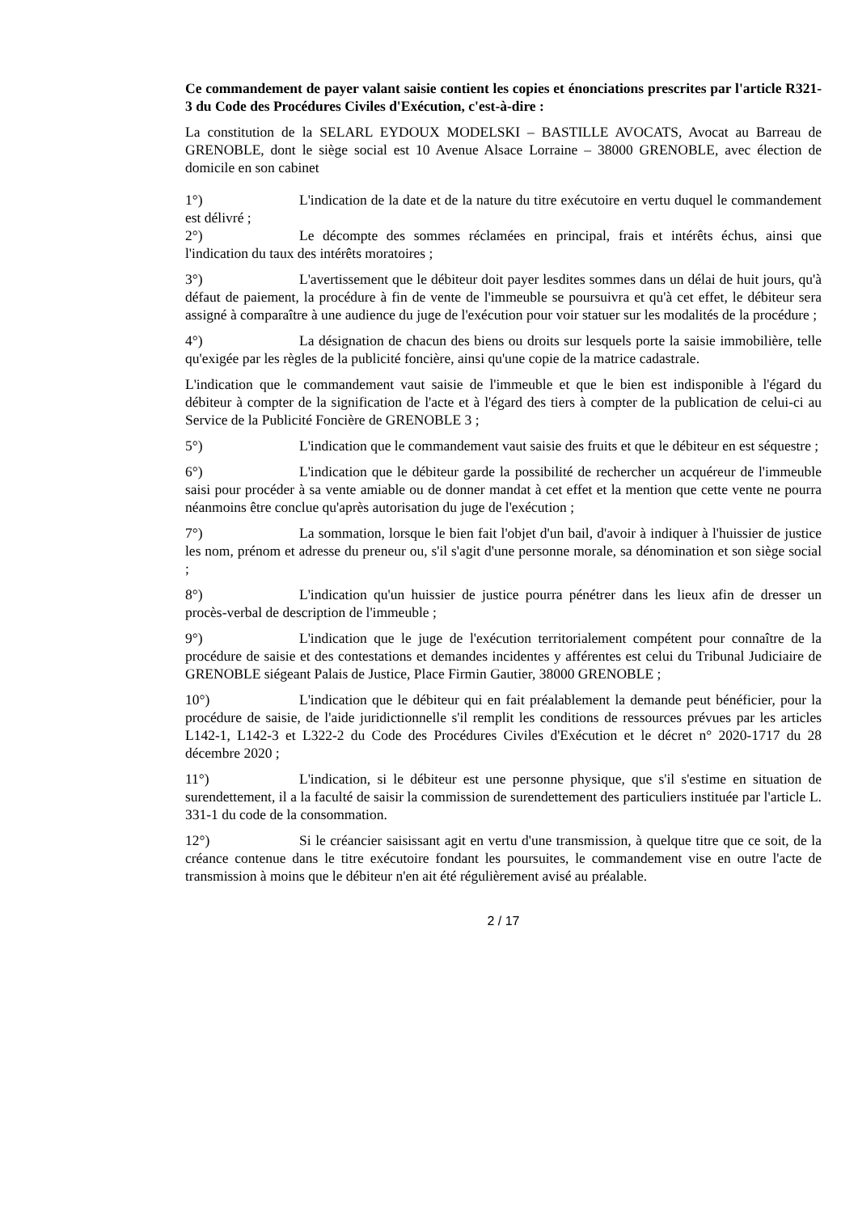Ce commandement de payer valant saisie contient les copies et énonciations prescrites par l'article R321-3 du Code des Procédures Civiles d'Exécution, c'est-à-dire :
La constitution de la SELARL EYDOUX MODELSKI – BASTILLE AVOCATS, Avocat au Barreau de GRENOBLE, dont le siège social est 10 Avenue Alsace Lorraine – 38000 GRENOBLE, avec élection de domicile en son cabinet
1°) L'indication de la date et de la nature du titre exécutoire en vertu duquel le commandement est délivré ;
2°) Le décompte des sommes réclamées en principal, frais et intérêts échus, ainsi que l'indication du taux des intérêts moratoires ;
3°) L'avertissement que le débiteur doit payer lesdites sommes dans un délai de huit jours, qu'à défaut de paiement, la procédure à fin de vente de l'immeuble se poursuivra et qu'à cet effet, le débiteur sera assigné à comparaître à une audience du juge de l'exécution pour voir statuer sur les modalités de la procédure ;
4°) La désignation de chacun des biens ou droits sur lesquels porte la saisie immobilière, telle qu'exigée par les règles de la publicité foncière, ainsi qu'une copie de la matrice cadastrale.
L'indication que le commandement vaut saisie de l'immeuble et que le bien est indisponible à l'égard du débiteur à compter de la signification de l'acte et à l'égard des tiers à compter de la publication de celui-ci au Service de la Publicité Foncière de GRENOBLE 3 ;
5°) L'indication que le commandement vaut saisie des fruits et que le débiteur en est séquestre ;
6°) L'indication que le débiteur garde la possibilité de rechercher un acquéreur de l'immeuble saisi pour procéder à sa vente amiable ou de donner mandat à cet effet et la mention que cette vente ne pourra néanmoins être conclue qu'après autorisation du juge de l'exécution ;
7°) La sommation, lorsque le bien fait l'objet d'un bail, d'avoir à indiquer à l'huissier de justice les nom, prénom et adresse du preneur ou, s'il s'agit d'une personne morale, sa dénomination et son siège social ;
8°) L'indication qu'un huissier de justice pourra pénétrer dans les lieux afin de dresser un procès-verbal de description de l'immeuble ;
9°) L'indication que le juge de l'exécution territorialement compétent pour connaître de la procédure de saisie et des contestations et demandes incidentes y afférentes est celui du Tribunal Judiciaire de GRENOBLE siégeant Palais de Justice, Place Firmin Gautier, 38000 GRENOBLE ;
10°) L'indication que le débiteur qui en fait préalablement la demande peut bénéficier, pour la procédure de saisie, de l'aide juridictionnelle s'il remplit les conditions de ressources prévues par les articles L142-1, L142-3 et L322-2 du Code des Procédures Civiles d'Exécution et le décret n° 2020-1717 du 28 décembre 2020 ;
11°) L'indication, si le débiteur est une personne physique, que s'il s'estime en situation de surendettement, il a la faculté de saisir la commission de surendettement des particuliers instituée par l'article L. 331-1 du code de la consommation.
12°) Si le créancier saisissant agit en vertu d'une transmission, à quelque titre que ce soit, de la créance contenue dans le titre exécutoire fondant les poursuites, le commandement vise en outre l'acte de transmission à moins que le débiteur n'en ait été régulièrement avisé au préalable.
2 / 17